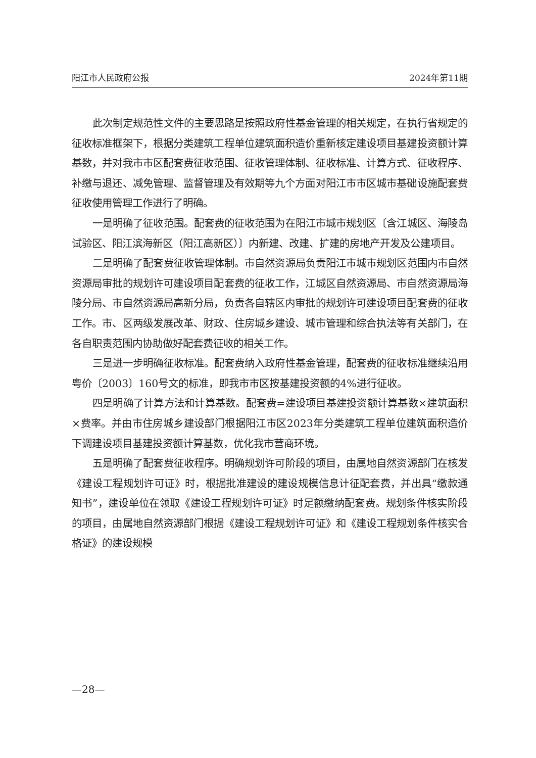阳江市人民政府公报 2024年第11期
此次制定规范性文件的主要思路是按照政府性基金管理的相关规定，在执行省规定的征收标准框架下，根据分类建筑工程单位建筑面积造价重新核定建设项目基建投资额计算基数，并对我市市区配套费征收范围、征收管理体制、征收标准、计算方式、征收程序、补缴与退还、减免管理、监督管理及有效期等九个方面对阳江市市区城市基础设施配套费征收使用管理工作进行了明确。
一是明确了征收范围。配套费的征收范围为在阳江市城市规划区〔含江城区、海陵岛试验区、阳江滨海新区（阳江高新区）〕内新建、改建、扩建的房地产开发及公建项目。
二是明确了配套费征收管理体制。市自然资源局负责阳江市城市规划区范围内市自然资源局审批的规划许可建设项目配套费的征收工作，江城区自然资源局、市自然资源局海陵分局、市自然资源局高新分局，负责各自辖区内审批的规划许可建设项目配套费的征收工作。市、区两级发展改革、财政、住房城乡建设、城市管理和综合执法等有关部门，在各自职责范围内协助做好配套费征收的相关工作。
三是进一步明确征收标准。配套费纳入政府性基金管理，配套费的征收标准继续沿用粤价〔2003〕160号文的标准，即我市市区按基建投资额的4%进行征收。
四是明确了计算方法和计算基数。配套费=建设项目基建投资额计算基数×建筑面积×费率。并由市住房城乡建设部门根据阳江市区2023年分类建筑工程单位建筑面积造价下调建设项目基建投资额计算基数，优化我市营商环境。
五是明确了配套费征收程序。明确规划许可阶段的项目，由属地自然资源部门在核发《建设工程规划许可证》时，根据批准建设的建设规模信息计征配套费，并出具“缴款通知书”，建设单位在领取《建设工程规划许可证》时足额缴纳配套费。规划条件核实阶段的项目，由属地自然资源部门根据《建设工程规划许可证》和《建设工程规划条件核实合格证》的建设规模
—28—